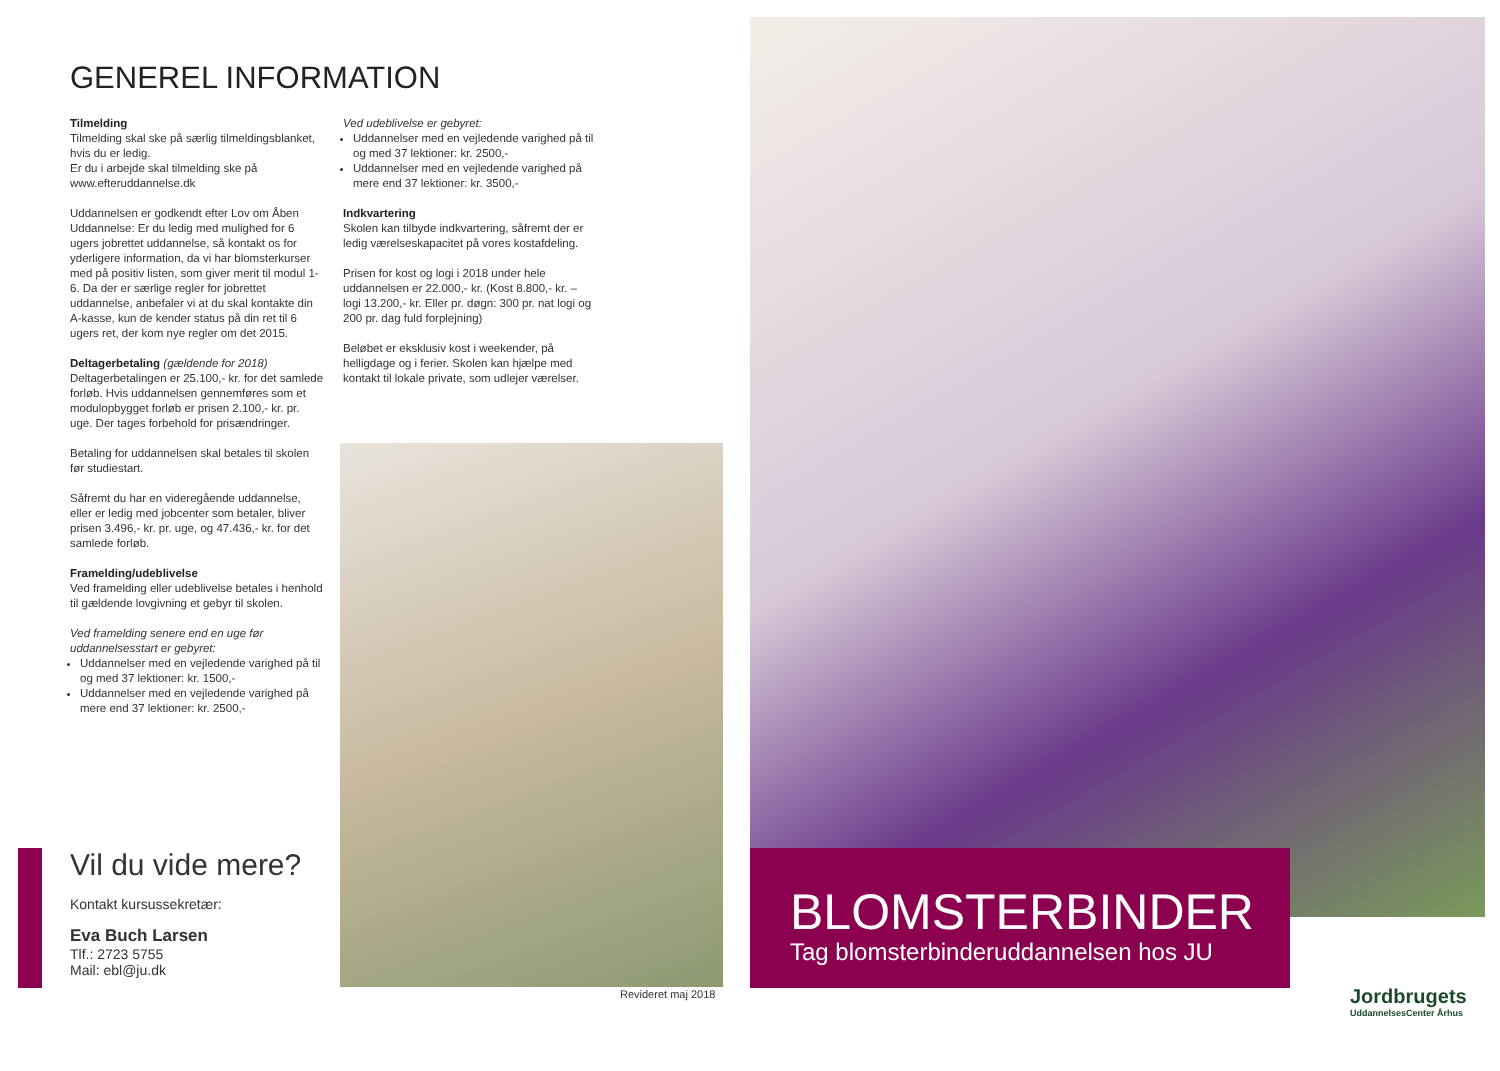GENEREL INFORMATION
Tilmelding
Tilmelding skal ske på særlig tilmeldingsblanket, hvis du er ledig.
Er du i arbejde skal tilmelding ske på www.efteruddannelse.dk
Uddannelsen er godkendt efter Lov om Åben Uddannelse: Er du ledig med mulighed for 6 ugers jobrettet uddannelse, så kontakt os for yderligere information, da vi har blomsterkurser med på positiv listen, som giver merit til modul 1-6. Da der er særlige regler for jobrettet uddannelse, anbefaler vi at du skal kontakte din A-kasse, kun de kender status på din ret til 6 ugers ret, der kom nye regler om det 2015.
Deltagerbetaling (gældende for 2018)
Deltagerbetalingen er 25.100,- kr. for det samlede forløb. Hvis uddannelsen gennemføres som et modulopbygget forløb er prisen 2.100,- kr. pr. uge. Der tages forbehold for prisændringer.
Betaling for uddannelsen skal betales til skolen før studiestart.
Såfremt du har en videregående uddannelse, eller er ledig med jobcenter som betaler, bliver prisen 3.496,- kr. pr. uge, og 47.436,- kr. for det samlede forløb.
Framelding/udeblivelse
Ved framelding eller udeblivelse betales i henhold til gældende lovgivning et gebyr til skolen.
Ved framelding senere end en uge før uddannelsesstart er gebyret:
Uddannelser med en vejledende varighed på til og med 37 lektioner: kr. 1500,-
Uddannelser med en vejledende varighed på mere end 37 lektioner: kr. 2500,-
Ved udeblivelse er gebyret:
Uddannelser med en vejledende varighed på til og med 37 lektioner: kr. 2500,-
Uddannelser med en vejledende varighed på mere end 37 lektioner: kr. 3500,-
Indkvartering
Skolen kan tilbyde indkvartering, såfremt der er ledig værelseskapacitet på vores kostafdeling.
Prisen for kost og logi i 2018 under hele uddannelsen er 22.000,- kr. (Kost 8.800,- kr. – logi 13.200,- kr. Eller pr. døgn: 300 pr. nat logi og 200 pr. dag fuld forplejning)
Beløbet er eksklusiv kost i weekender, på helligdage og i ferier. Skolen kan hjælpe med kontakt til lokale private, som udlejer værelser.
Vil du vide mere?
Kontakt kursussekretær:
Eva Buch Larsen
Tlf.: 2723 5755
Mail: ebl@ju.dk
Revideret maj 2018
BLOMSTERBINDER
Tag blomsterbinderuddannelsen hos JU
Jordbrugets
UddannelsesCenter Århus